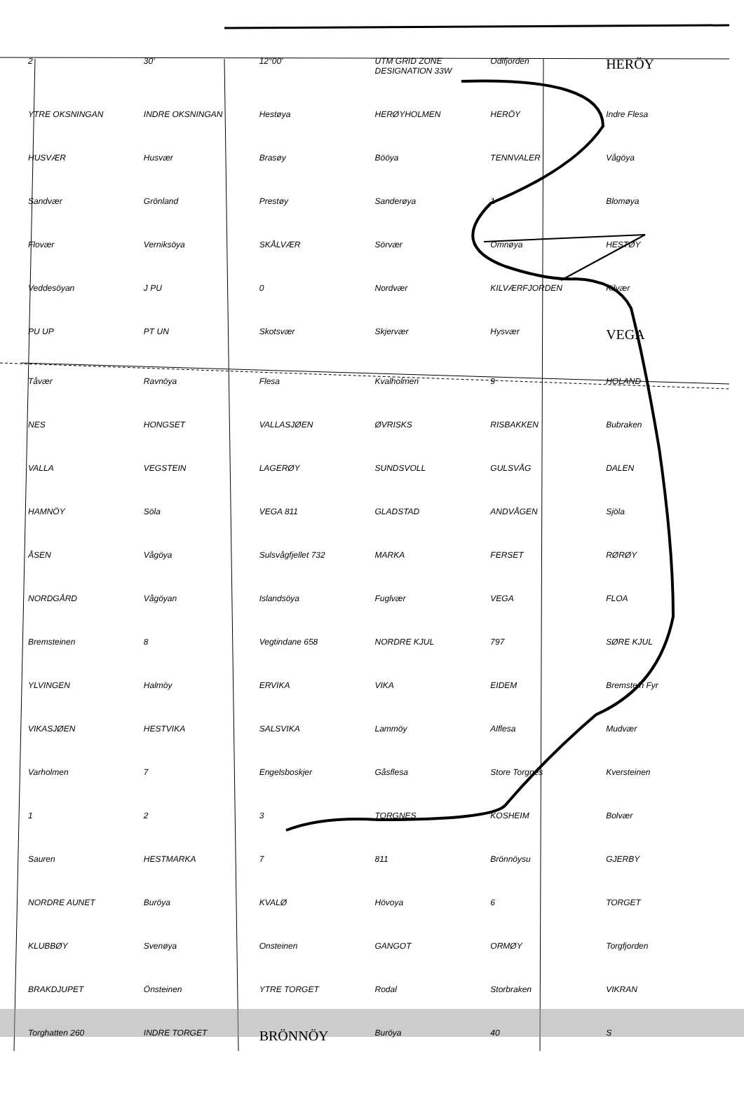2 30′ 12°00′ UTM GRID ZONE DESIGNATION 33W Odlfjorden HERÖY YTRE OKSNINGAN INDRE OKSNINGAN Hestøya HERØYHOLMEN HERÖY Indre Flesa HUSVÆR Husvær Brasøy Bööya TENNVALER Vågöya Sandvær Grönland Prestøy Sanderøya 1 Blomøya Flovær Verniksöya SKÅLVÆR Sörvær Omnøya HESTØY Veddesöyan J PU 0 Nordvær KILVÆRFJORDEN Kilvær PU UP PT UN Skotsvær Skjervær Hysvær VEGA Tåvær Ravnöya Flesa Kvalholmen 9 HOLAND NES HONGSET VALLASJØEN ØVRISKS RISBAKKEN Bubraken VALLA VEGSTEIN LAGERØY SUNDSVOLL GULSVÅG DALEN HAMNÖY Söla VEGA 811 GLADSTAD ANDVÅGEN Sjöla ÅSEN Vågöya Sulsvågfjellet 732 MARKA FERSET RØRØY NORDGÅRD Vågöyan Islandsöya Fuglvær VEGA FLOA Bremsteinen 8 Vegtindane 658 NORDRE KJUL 797 SØRE KJUL YLVINGEN Halmöy ERVIKA VIKA EIDEM Bremstein Fyr VIKASJØEN HESTVIKA SALSVIKA Lammöy Alflesa Mudvær Varholmen 7 Engelsboskjer Gåsflesa Store Torgnes Kversteinen 1 2 3 TORGNES KOSHEIM Bolvær Sauren HESTMARKA 7 811 Brönnöysu GJERBY NORDRE AUNET Buröya KVALØ Hövoya 6 TORGET KLUBBØY Svenøya Onsteinen GANGOT ORMØY Torgfjorden BRAKDJUPET Önsteinen YTRE TORGET Rodal Storbraken VIKRAN Torghatten 260 INDRE TORGET BRÖNNÖY Buröya 40 S